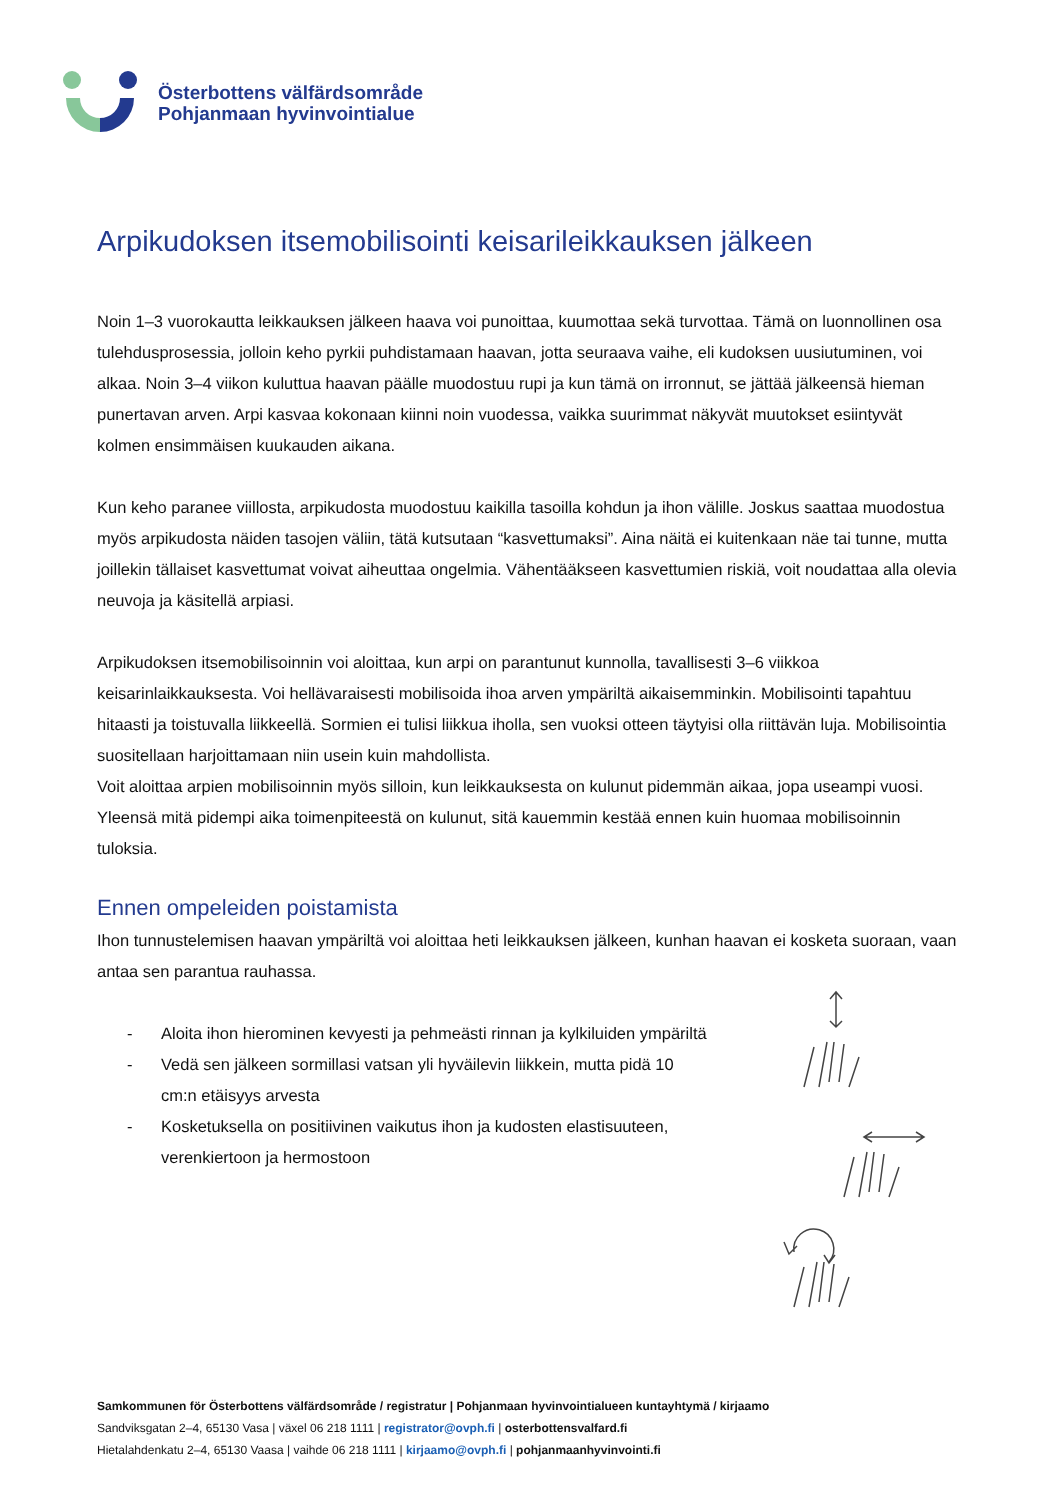Österbottens välfärdsområde
Pohjanmaan hyvinvointialue
Arpikudoksen itsemobilisointi keisarileikkauksen jälkeen
Noin 1–3 vuorokautta leikkauksen jälkeen haava voi punoittaa, kuumottaa sekä turvottaa. Tämä on luonnollinen osa tulehdusprosessia, jolloin keho pyrkii puhdistamaan haavan, jotta seuraava vaihe, eli kudoksen uusiutuminen, voi alkaa. Noin 3–4 viikon kuluttua haavan päälle muodostuu rupi ja kun tämä on irronnut, se jättää jälkeensä hieman punertavan arven. Arpi kasvaa kokonaan kiinni noin vuodessa, vaikka suurimmat näkyvät muutokset esiintyvät kolmen ensimmäisen kuukauden aikana.
Kun keho paranee viillosta, arpikudosta muodostuu kaikilla tasoilla kohdun ja ihon välille. Joskus saattaa muodostua myös arpikudosta näiden tasojen väliin, tätä kutsutaan “kasvettumaksi”. Aina näitä ei kuitenkaan näe tai tunne, mutta joillekin tällaiset kasvettumat voivat aiheuttaa ongelmia. Vähentääkseen kasvettumien riskiä, voit noudattaa alla olevia neuvoja ja käsitellä arpiasi.
Arpikudoksen itsemobilisoinnin voi aloittaa, kun arpi on parantunut kunnolla, tavallisesti 3–6 viikkoa keisarinlaikkauksesta. Voi hellävaraisesti mobilisoida ihoa arven ympäriltä aikaisemminkin. Mobilisointi tapahtuu hitaasti ja toistuvalla liikkeellä. Sormien ei tulisi liikkua iholla, sen vuoksi otteen täytyisi olla riittävän luja. Mobilisointia suositellaan harjoittamaan niin usein kuin mahdollista.
Voit aloittaa arpien mobilisoinnin myös silloin, kun leikkauksesta on kulunut pidemmän aikaa, jopa useampi vuosi. Yleensä mitä pidempi aika toimenpiteestä on kulunut, sitä kauemmin kestää ennen kuin huomaa mobilisoinnin tuloksia.
Ennen ompeleiden poistamista
Ihon tunnustelemisen haavan ympäriltä voi aloittaa heti leikkauksen jälkeen, kunhan haavan ei kosketa suoraan, vaan antaa sen parantua rauhassa.
- Aloita ihon hierominen kevyesti ja pehmeästi rinnan ja kylkiluiden ympäriltä
- Vedä sen jälkeen sormillasi vatsan yli hyväilevin liikkein, mutta pidä 10 cm:n etäisyys arvesta
- Kosketuksella on positiivinen vaikutus ihon ja kudosten elastisuuteen, verenkiertoon ja hermostoon
Samkommunen för Österbottens välfärdsområde / registratur | Pohjanmaan hyvinvointialueen kuntayhtymä / kirjaamo
Sandviksgatan 2–4, 65130 Vasa | växel 06 218 1111 | registrator@ovph.fi | osterbottensvalfard.fi
Hietalahdenkatu 2–4, 65130 Vaasa | vaihde 06 218 1111 | kirjaamo@ovph.fi | pohjanmaanhyvinvointi.fi